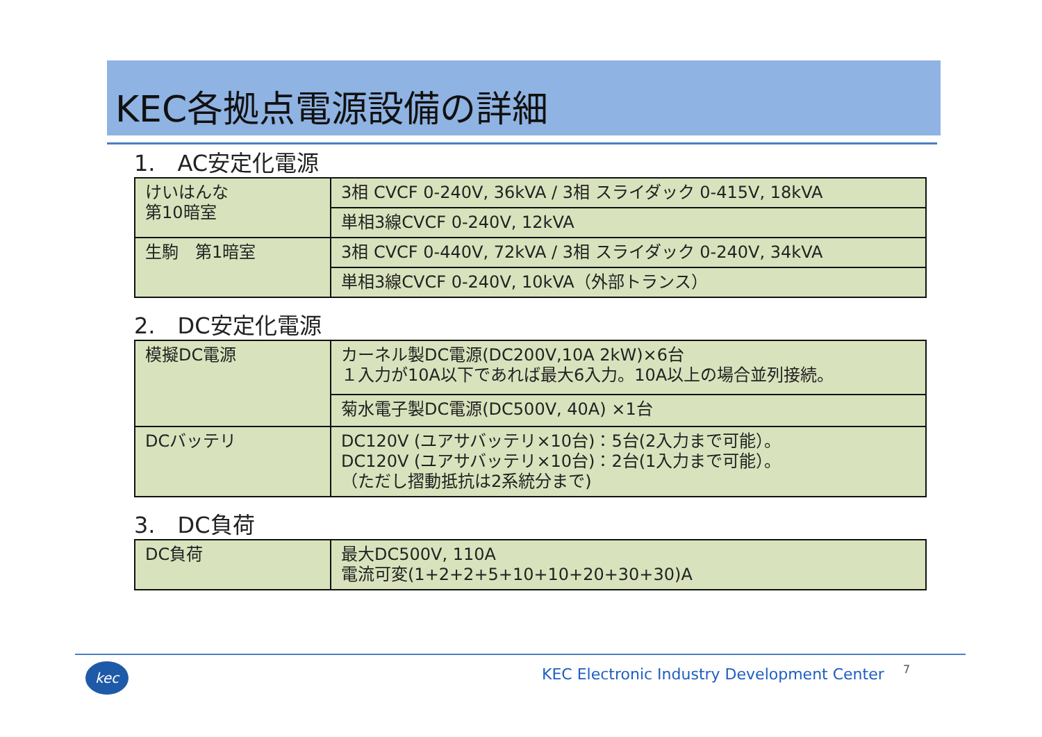KEC各拠点電源設備の詳細
1.　AC安定化電源
| けいはんな 第10暗室 | 3相 CVCF 0-240V, 36kVA / 3相 スライダック 0-415V, 18kVA |
| | 単相3線CVCF 0-240V, 12kVA |
| 生駒 第1暗室 | 3相 CVCF 0-440V, 72kVA / 3相 スライダック 0-240V, 34kVA |
| | 単相3線CVCF 0-240V, 10kVA（外部トランス） |
2.　DC安定化電源
| 模擬DC電源 | カーネル製DC電源(DC200V,10A 2kW)×6台 １入力が10A以下であれば最大6入力。10A以上の場合並列接続。 |
| | 菊水電子製DC電源(DC500V, 40A) ×1台 |
| DCバッテリ | DC120V (ユアサバッテリ×10台)：5台(2入力まで可能）。 DC120V (ユアサバッテリ×10台)：2台(1入力まで可能）。 （ただし摺動抵抗は2系統分まで) |
3.　DC負荷
| DC負荷 | 最大DC500V, 110A 電流可変(1+2+2+5+10+10+20+30+30)A |
kec
KEC Electronic Industry Development Center
7